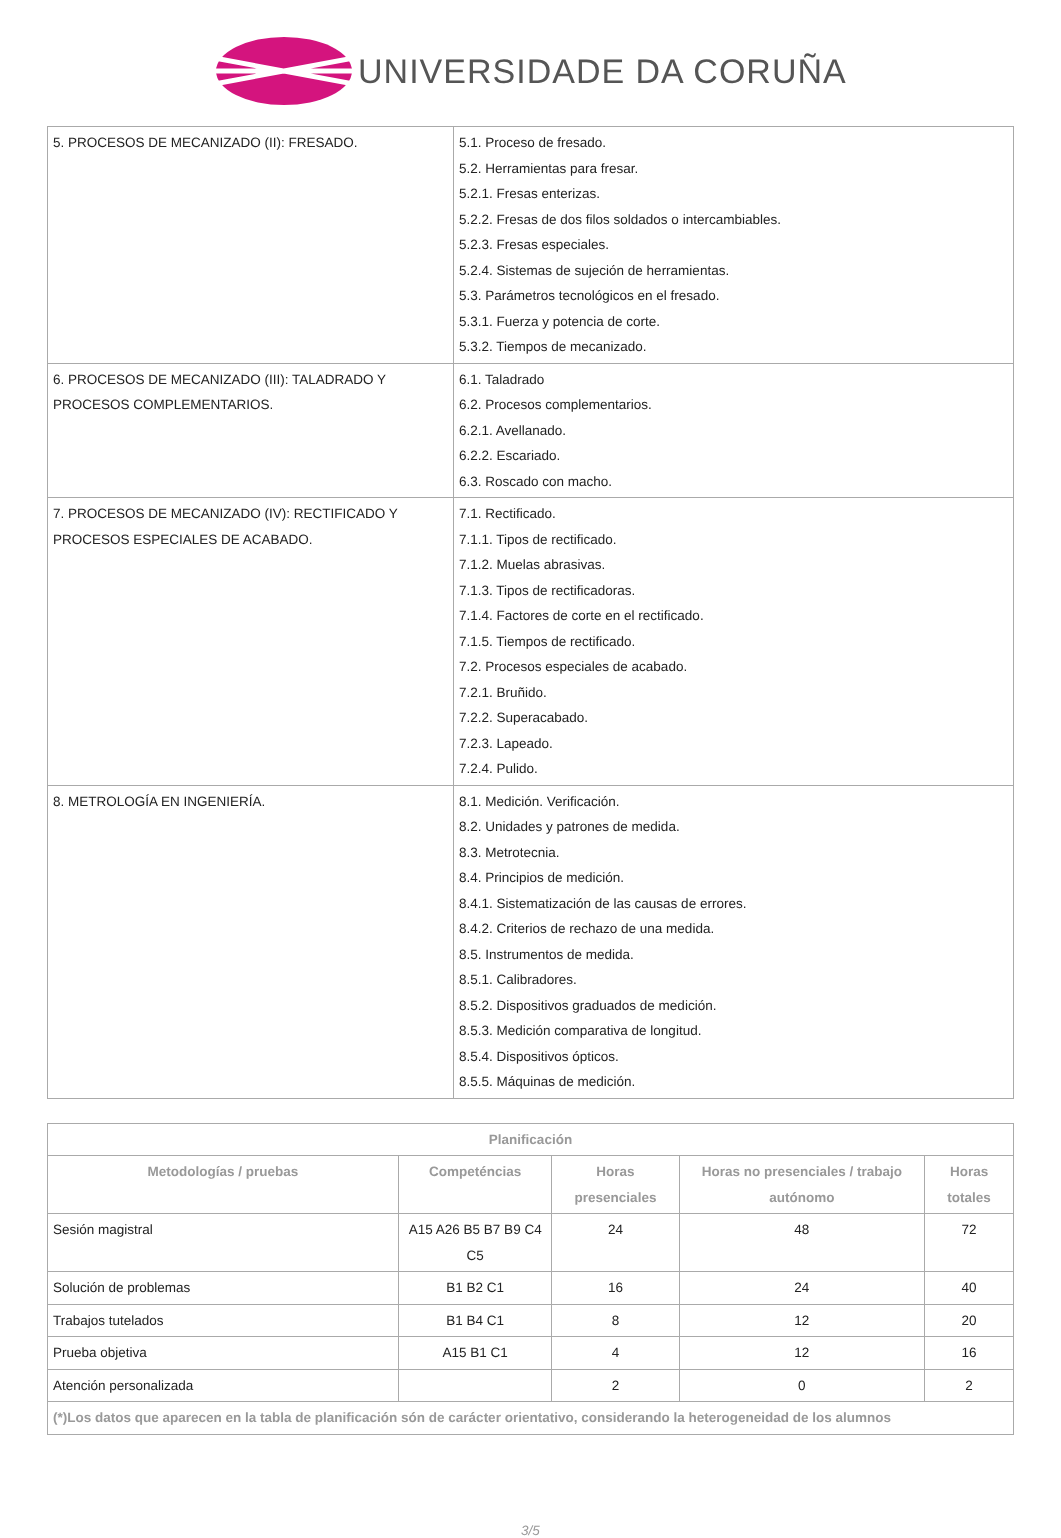UNIVERSIDADE DA CORUÑA
| 5. PROCESOS DE MECANIZADO (II): FRESADO. | 5.1. Proceso de fresado. 5.2. Herramientas para fresar. 5.2.1. Fresas enterizas. 5.2.2. Fresas de dos filos soldados o intercambiables. 5.2.3. Fresas especiales. 5.2.4. Sistemas de sujeción de herramientas. 5.3. Parámetros tecnológicos en el fresado. 5.3.1. Fuerza y potencia de corte. 5.3.2. Tiempos de mecanizado. |
| 6. PROCESOS DE MECANIZADO (III): TALADRADO Y PROCESOS COMPLEMENTARIOS. | 6.1. Taladrado 6.2. Procesos complementarios. 6.2.1. Avellanado. 6.2.2. Escariado. 6.3. Roscado con macho. |
| 7. PROCESOS DE MECANIZADO (IV): RECTIFICADO Y PROCESOS ESPECIALES DE ACABADO. | 7.1. Rectificado. 7.1.1. Tipos de rectificado. 7.1.2. Muelas abrasivas. 7.1.3. Tipos de rectificadoras. 7.1.4. Factores de corte en el rectificado. 7.1.5. Tiempos de rectificado. 7.2. Procesos especiales de acabado. 7.2.1. Bruñido. 7.2.2. Superacabado. 7.2.3. Lapeado. 7.2.4. Pulido. |
| 8. METROLOGÍA EN INGENIERÍA. | 8.1. Medición. Verificación. 8.2. Unidades y patrones de medida. 8.3. Metrotecnia. 8.4. Principios de medición. 8.4.1. Sistematización de las causas de errores. 8.4.2. Criterios de rechazo de una medida. 8.5. Instrumentos de medida. 8.5.1. Calibradores. 8.5.2. Dispositivos graduados de medición. 8.5.3. Medición comparativa de longitud. 8.5.4. Dispositivos ópticos. 8.5.5. Máquinas de medición. |
| Planificación | | | | |
| --- | --- | --- | --- | --- |
| Metodologías / pruebas | Competéncias | Horas presenciales | Horas no presenciales / trabajo autónomo | Horas totales |
| Sesión magistral | A15 A26 B5 B7 B9 C4 C5 | 24 | 48 | 72 |
| Solución de problemas | B1 B2 C1 | 16 | 24 | 40 |
| Trabajos tutelados | B1 B4 C1 | 8 | 12 | 20 |
| Prueba objetiva | A15 B1 C1 | 4 | 12 | 16 |
| Atención personalizada | | 2 | 0 | 2 |
| (*)Los datos que aparecen en la tabla de planificación són de carácter orientativo, considerando la heterogeneidad de los alumnos | | | | |
3/5